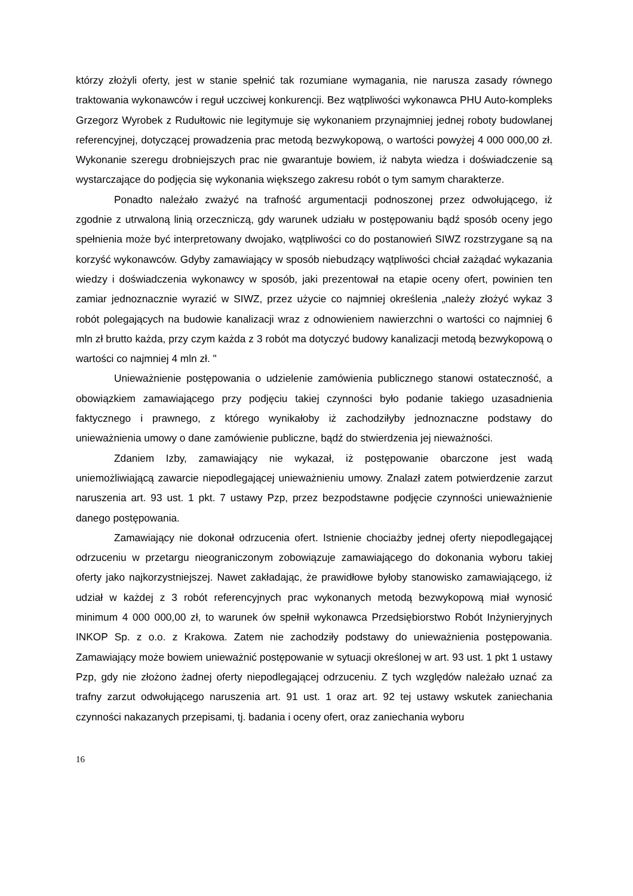którzy złożyli oferty, jest w stanie spełnić tak rozumiane wymagania, nie narusza zasady równego traktowania wykonawców i reguł uczciwej konkurencji. Bez wątpliwości wykonawca PHU Auto-kompleks Grzegorz Wyrobek z Rudułtowic nie legitymuje się wykonaniem przynajmniej jednej roboty budowlanej referencyjnej, dotyczącej prowadzenia prac metodą bezwykopową, o wartości powyżej 4 000 000,00 zł. Wykonanie szeregu drobniejszych prac nie gwarantuje bowiem, iż nabyta wiedza i doświadczenie są wystarczające do podjęcia się wykonania większego zakresu robót o tym samym charakterze.
Ponadto należało zważyć na trafność argumentacji podnoszonej przez odwołującego, iż zgodnie z utrwaloną linią orzeczniczą, gdy warunek udziału w postępowaniu bądź sposób oceny jego spełnienia może być interpretowany dwojako, wątpliwości co do postanowień SIWZ rozstrzygane są na korzyść wykonawców. Gdyby zamawiający w sposób niebudzący wątpliwości chciał zażądać wykazania wiedzy i doświadczenia wykonawcy w sposób, jaki prezentował na etapie oceny ofert, powinien ten zamiar jednoznacznie wyrazić w SIWZ, przez użycie co najmniej określenia „należy złożyć wykaz 3 robót polegających na budowie kanalizacji wraz z odnowieniem nawierzchni o wartości co najmniej 6 mln zł brutto każda, przy czym każda z 3 robót ma dotyczyć budowy kanalizacji metodą bezwykopową o wartości co najmniej 4 mln zł. "
Unieważnienie postępowania o udzielenie zamówienia publicznego stanowi ostateczność, a obowiązkiem zamawiającego przy podjęciu takiej czynności było podanie takiego uzasadnienia faktycznego i prawnego, z którego wynikałoby iż zachodziłyby jednoznaczne podstawy do unieważnienia umowy o dane zamówienie publiczne, bądź do stwierdzenia jej nieważności.
Zdaniem Izby, zamawiający nie wykazał, iż postępowanie obarczone jest wadą uniemożliwiającą zawarcie niepodlegającej unieważnieniu umowy. Znalazł zatem potwierdzenie zarzut naruszenia art. 93 ust. 1 pkt. 7 ustawy Pzp, przez bezpodstawne podjęcie czynności unieważnienie danego postępowania.
Zamawiający nie dokonał odrzucenia ofert. Istnienie chociażby jednej oferty niepodlegającej odrzuceniu w przetargu nieograniczonym zobowiązuje zamawiającego do dokonania wyboru takiej oferty jako najkorzystniejszej. Nawet zakładając, że prawidłowe byłoby stanowisko zamawiającego, iż udział w każdej z 3 robót referencyjnych prac wykonanych metodą bezwykopową miał wynosić minimum 4 000 000,00 zł, to warunek ów spełnił wykonawca Przedsiębiorstwo Robót Inżynieryjnych INKOP Sp. z o.o. z Krakowa. Zatem nie zachodziły podstawy do unieważnienia postępowania. Zamawiający może bowiem unieważnić postępowanie w sytuacji określonej w art. 93 ust. 1 pkt 1 ustawy Pzp, gdy nie złożono żadnej oferty niepodlegającej odrzuceniu. Z tych względów należało uznać za trafny zarzut odwołującego naruszenia art. 91 ust. 1 oraz art. 92 tej ustawy wskutek zaniechania czynności nakazanych przepisami, tj. badania i oceny ofert, oraz zaniechania wyboru
16